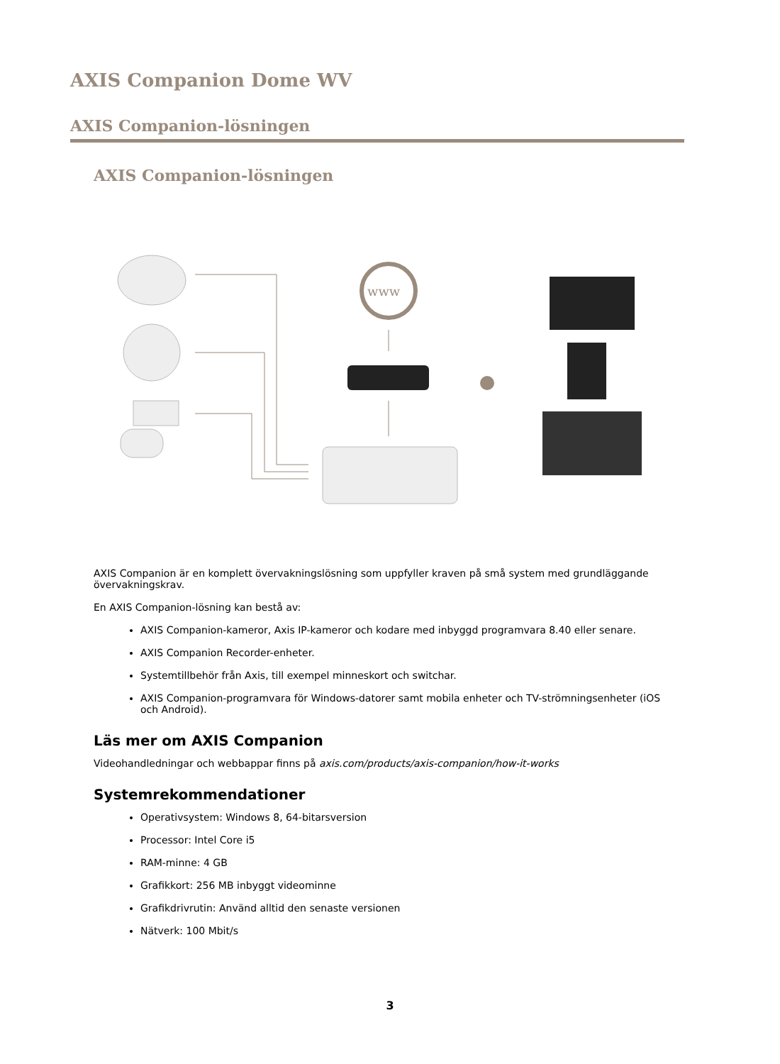AXIS Companion Dome WV
AXIS Companion-lösningen
AXIS Companion-lösningen
www
AXIS Companion är en komplett övervakningslösning som uppfyller kraven på små system med grundläggande övervakningskrav.
En AXIS Companion-lösning kan bestå av:
AXIS Companion-kameror, Axis IP-kameror och kodare med inbyggd programvara 8.40 eller senare.
AXIS Companion Recorder-enheter.
Systemtillbehör från Axis, till exempel minneskort och switchar.
AXIS Companion-programvara för Windows-datorer samt mobila enheter och TV-strömningsenheter (iOS och Android).
Läs mer om AXIS Companion
Videohandledningar och webbappar finns på axis.com/products/axis-companion/how-it-works
Systemrekommendationer
Operativsystem: Windows 8, 64-bitarsversion
Processor: Intel Core i5
RAM-minne: 4 GB
Grafikkort: 256 MB inbyggt videominne
Grafikdrivrutin: Använd alltid den senaste versionen
Nätverk: 100 Mbit/s
3